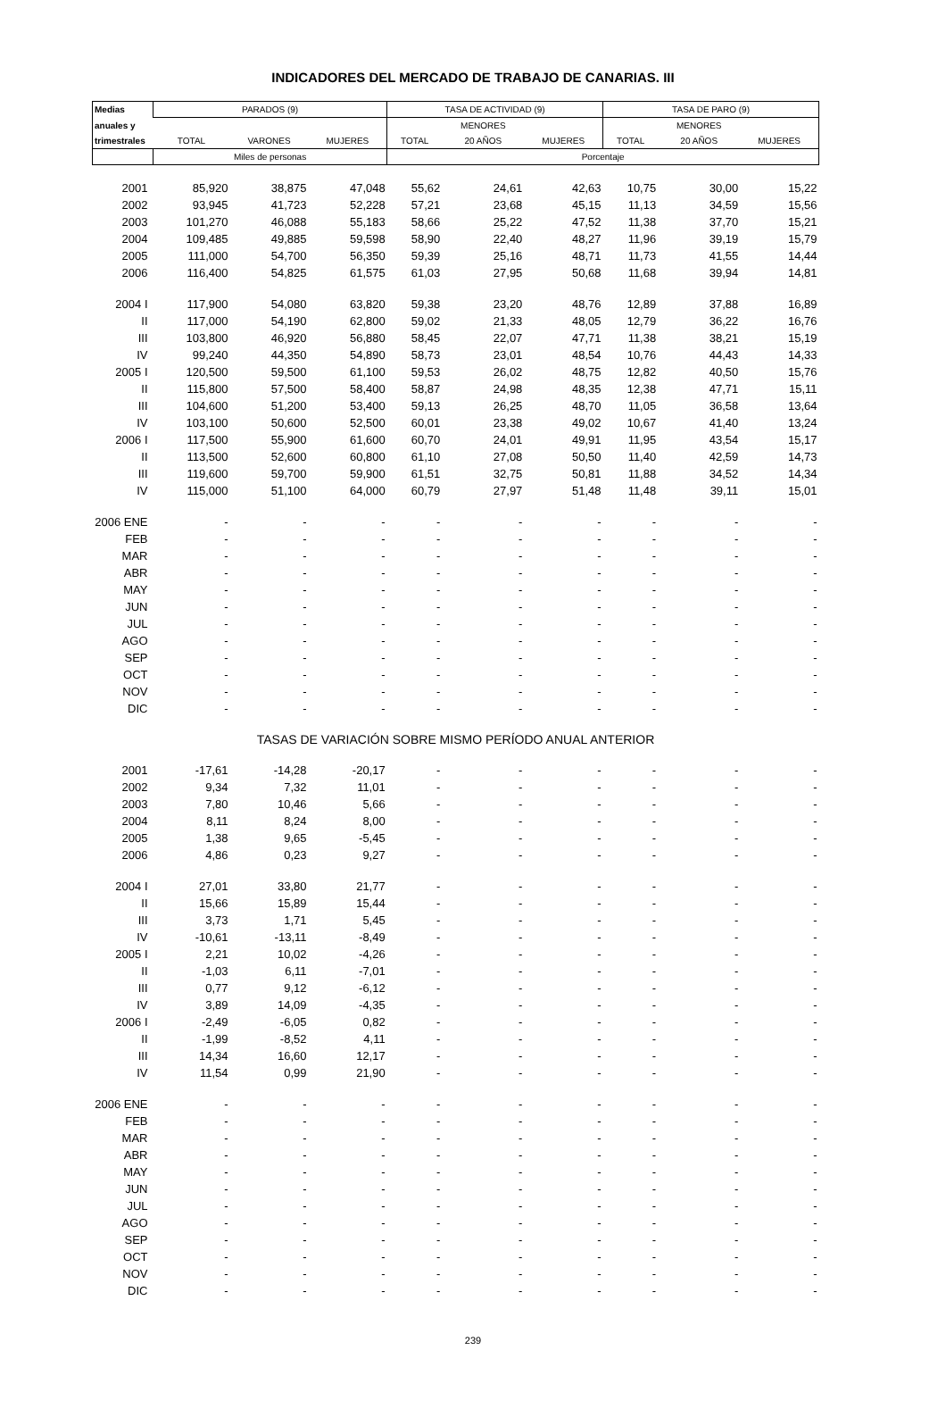INDICADORES DEL MERCADO DE TRABAJO DE CANARIAS. III
| Medias | PARADOS (9) | | | TASA DE ACTIVIDAD (9) | | | TASA DE PARO (9) | | |
| --- | --- | --- | --- | --- | --- | --- | --- | --- | --- |
| anuales y | | | | | MENORES | | | MENORES | |
| trimestrales | TOTAL | VARONES | MUJERES | TOTAL | 20 AÑOS | MUJERES | TOTAL | 20 AÑOS | MUJERES |
| | Miles de personas | | | Porcentaje | | | | | |
| 2001 | 85,920 | 38,875 | 47,048 | 55,62 | 24,61 | 42,63 | 10,75 | 30,00 | 15,22 |
| 2002 | 93,945 | 41,723 | 52,228 | 57,21 | 23,68 | 45,15 | 11,13 | 34,59 | 15,56 |
| 2003 | 101,270 | 46,088 | 55,183 | 58,66 | 25,22 | 47,52 | 11,38 | 37,70 | 15,21 |
| 2004 | 109,485 | 49,885 | 59,598 | 58,90 | 22,40 | 48,27 | 11,96 | 39,19 | 15,79 |
| 2005 | 111,000 | 54,700 | 56,350 | 59,39 | 25,16 | 48,71 | 11,73 | 41,55 | 14,44 |
| 2006 | 116,400 | 54,825 | 61,575 | 61,03 | 27,95 | 50,68 | 11,68 | 39,94 | 14,81 |
| 2004 I | 117,900 | 54,080 | 63,820 | 59,38 | 23,20 | 48,76 | 12,89 | 37,88 | 16,89 |
| II | 117,000 | 54,190 | 62,800 | 59,02 | 21,33 | 48,05 | 12,79 | 36,22 | 16,76 |
| III | 103,800 | 46,920 | 56,880 | 58,45 | 22,07 | 47,71 | 11,38 | 38,21 | 15,19 |
| IV | 99,240 | 44,350 | 54,890 | 58,73 | 23,01 | 48,54 | 10,76 | 44,43 | 14,33 |
| 2005 I | 120,500 | 59,500 | 61,100 | 59,53 | 26,02 | 48,75 | 12,82 | 40,50 | 15,76 |
| II | 115,800 | 57,500 | 58,400 | 58,87 | 24,98 | 48,35 | 12,38 | 47,71 | 15,11 |
| III | 104,600 | 51,200 | 53,400 | 59,13 | 26,25 | 48,70 | 11,05 | 36,58 | 13,64 |
| IV | 103,100 | 50,600 | 52,500 | 60,01 | 23,38 | 49,02 | 10,67 | 41,40 | 13,24 |
| 2006 I | 117,500 | 55,900 | 61,600 | 60,70 | 24,01 | 49,91 | 11,95 | 43,54 | 15,17 |
| II | 113,500 | 52,600 | 60,800 | 61,10 | 27,08 | 50,50 | 11,40 | 42,59 | 14,73 |
| III | 119,600 | 59,700 | 59,900 | 61,51 | 32,75 | 50,81 | 11,88 | 34,52 | 14,34 |
| IV | 115,000 | 51,100 | 64,000 | 60,79 | 27,97 | 51,48 | 11,48 | 39,11 | 15,01 |
| 2006 ENE | - | - | - | - | - | - | - | - | - |
| FEB | - | - | - | - | - | - | - | - | - |
| MAR | - | - | - | - | - | - | - | - | - |
| ABR | - | - | - | - | - | - | - | - | - |
| MAY | - | - | - | - | - | - | - | - | - |
| JUN | - | - | - | - | - | - | - | - | - |
| JUL | - | - | - | - | - | - | - | - | - |
| AGO | - | - | - | - | - | - | - | - | - |
| SEP | - | - | - | - | - | - | - | - | - |
| OCT | - | - | - | - | - | - | - | - | - |
| NOV | - | - | - | - | - | - | - | - | - |
| DIC | - | - | - | - | - | - | - | - | - |
| TASAS DE VARIACIÓN SOBRE MISMO PERÍODO ANUAL ANTERIOR | | | | | | | | | |
| 2001 | -17,61 | -14,28 | -20,17 | - | - | - | - | - | - |
| 2002 | 9,34 | 7,32 | 11,01 | - | - | - | - | - | - |
| 2003 | 7,80 | 10,46 | 5,66 | - | - | - | - | - | - |
| 2004 | 8,11 | 8,24 | 8,00 | - | - | - | - | - | - |
| 2005 | 1,38 | 9,65 | -5,45 | - | - | - | - | - | - |
| 2006 | 4,86 | 0,23 | 9,27 | - | - | - | - | - | - |
| 2004 I | 27,01 | 33,80 | 21,77 | - | - | - | - | - | - |
| II | 15,66 | 15,89 | 15,44 | - | - | - | - | - | - |
| III | 3,73 | 1,71 | 5,45 | - | - | - | - | - | - |
| IV | -10,61 | -13,11 | -8,49 | - | - | - | - | - | - |
| 2005 I | 2,21 | 10,02 | -4,26 | - | - | - | - | - | - |
| II | -1,03 | 6,11 | -7,01 | - | - | - | - | - | - |
| III | 0,77 | 9,12 | -6,12 | - | - | - | - | - | - |
| IV | 3,89 | 14,09 | -4,35 | - | - | - | - | - | - |
| 2006 I | -2,49 | -6,05 | 0,82 | - | - | - | - | - | - |
| II | -1,99 | -8,52 | 4,11 | - | - | - | - | - | - |
| III | 14,34 | 16,60 | 12,17 | - | - | - | - | - | - |
| IV | 11,54 | 0,99 | 21,90 | - | - | - | - | - | - |
| 2006 ENE | - | - | - | - | - | - | - | - | - |
| FEB | - | - | - | - | - | - | - | - | - |
| MAR | - | - | - | - | - | - | - | - | - |
| ABR | - | - | - | - | - | - | - | - | - |
| MAY | - | - | - | - | - | - | - | - | - |
| JUN | - | - | - | - | - | - | - | - | - |
| JUL | - | - | - | - | - | - | - | - | - |
| AGO | - | - | - | - | - | - | - | - | - |
| SEP | - | - | - | - | - | - | - | - | - |
| OCT | - | - | - | - | - | - | - | - | - |
| NOV | - | - | - | - | - | - | - | - | - |
| DIC | - | - | - | - | - | - | - | - | - |
239